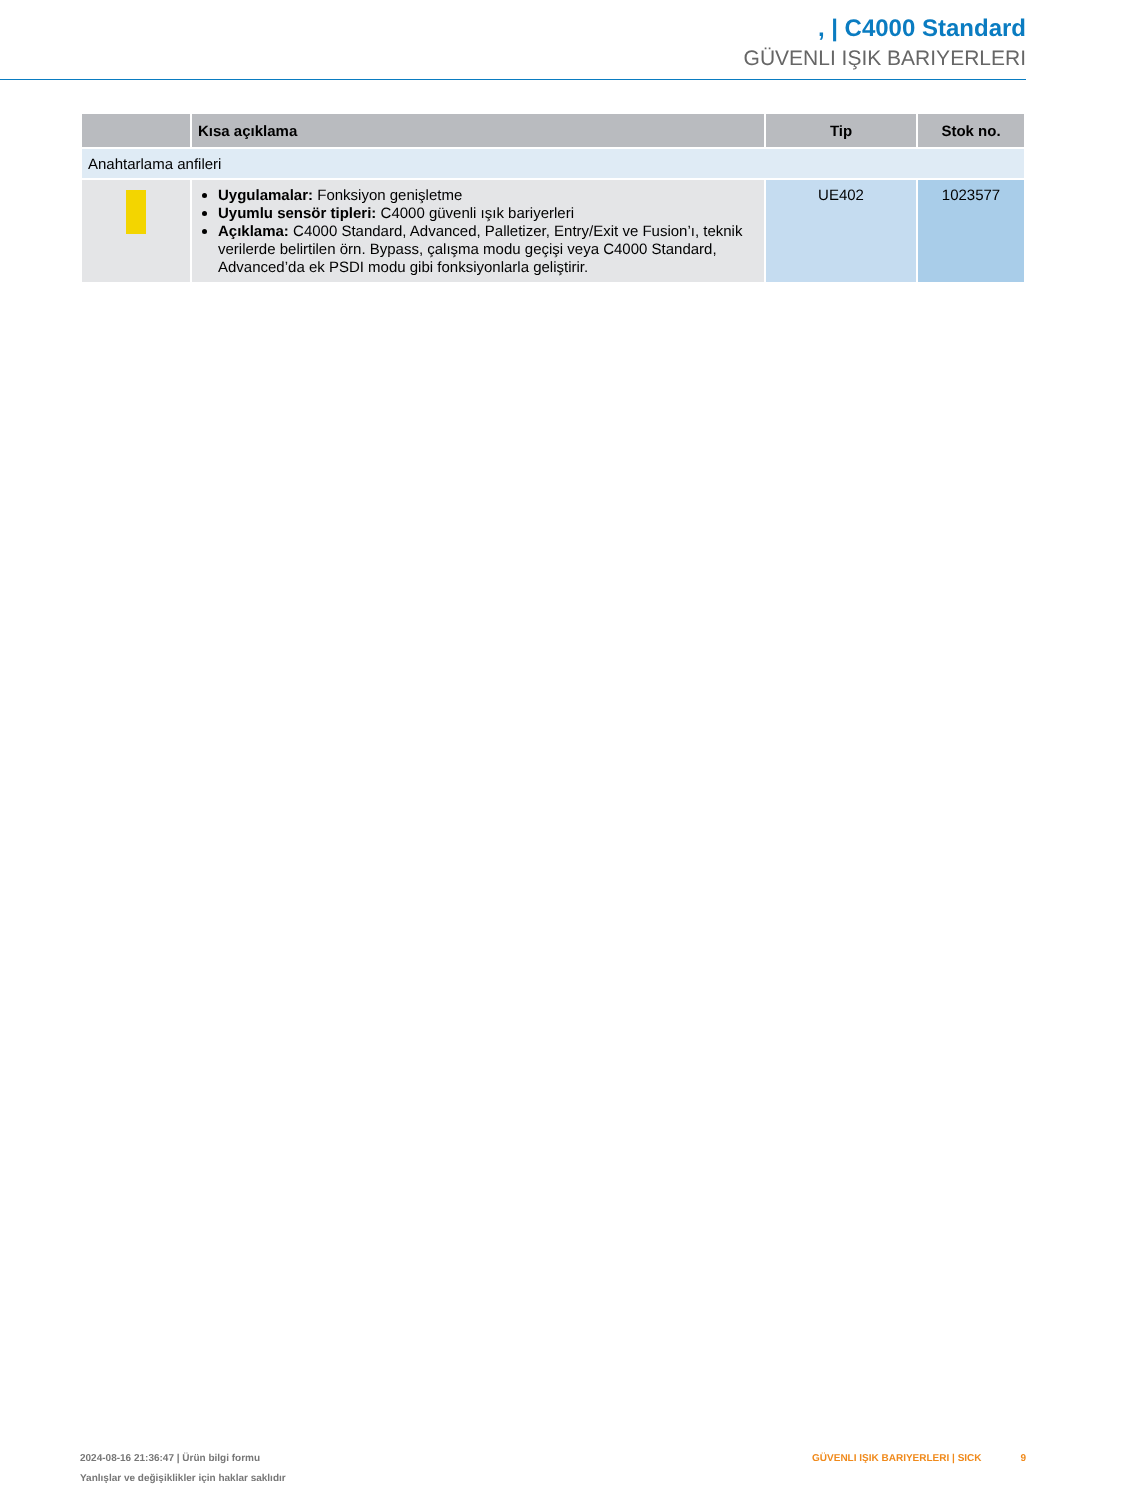, | C4000 Standard
GÜVENLI IŞIK BARIYERLERI
| | Kısa açıklama | Tip | Stok no. |
| --- | --- | --- | --- |
| Anahtarlama anfileri | | | |
| | Uygulamalar: Fonksiyon genişletme Uyumlu sensör tipleri: C4000 güvenli ışık bariyerleri Açıklama: C4000 Standard, Advanced, Palletizer, Entry/Exit ve Fusion’ı, teknik verilerde belirtilen örn. Bypass, çalışma modu geçişi veya C4000 Standard, Advanced’da ek PSDI modu gibi fonksiyonlarla geliştirir. | UE402 | 1023577 |
2024-08-16 21:36:47 | Ürün bilgi formu
Yanlışlar ve değişiklikler için haklar saklıdır
GÜVENLI IŞIK BARIYERLERI | SICK 9